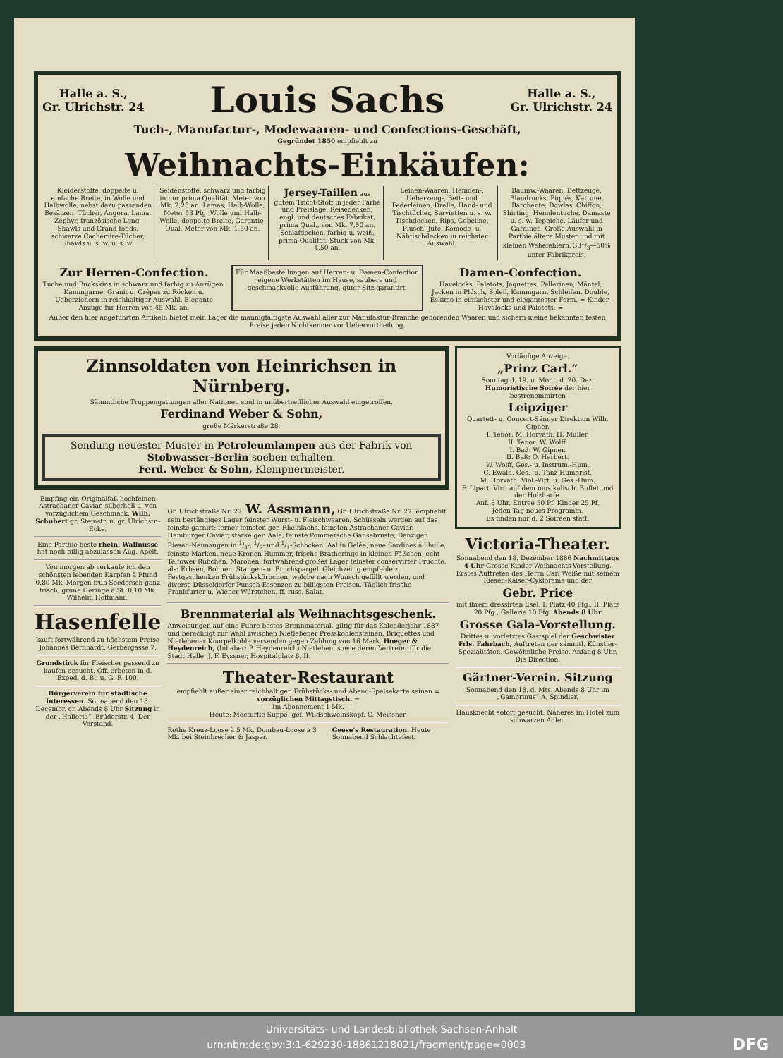Halle a. S.,
Gr. Ulrichstr. 24
Louis Sachs
Halle a. S.,
Gr. Ulrichstr. 24
Tuch-, Manufactur-, Modewaaren- und Confections-Geschäft,
Gegründet 1850 empfiehlt zu
Weihnachts-Einkäufen:
Kleiderstoffe, doppelte u. einfache Breite, in Wolle und Halbwolle, nebst dazu passenden Besätzen. Tücher, Angora, Lama, Zephyr, französische Long-Shawls und Grand fonds, schwarze Cachemire-Tücher, Shawls u. s. w. u. s. w.
Seidenstoffe, schwarz und farbig in nur prima Qualität, Meter von Mk. 2,25 an. Lamas, Halb-Wolle, Meter 53 Pfg. Wolle und Halb-Wolle, doppelte Breite, Garantie-Qual. Meter von Mk. 1,50 an.
Jersey-Taillen aus gutem Tricot-Stoff in jeder Farbe und Preislage. Reisedecken, engl. und deutsches Fabrikat, prima Qual., von Mk. 7,50 an. Schlafdecken, farbig u. weiß, prima Qualität. Stück von Mk. 4,50 an.
Leinen-Waaren, Hemden-, Ueberzeug-, Bett- und Federleinen, Drelle, Hand- und Tischtücher, Servietten u. s. w. Tischdecken, Rips, Gobeline, Plüsch, Jute, Komode- u. Nähtischdecken in reichster Auswahl.
Baumw.-Waaren, Bettzeuge, Blaudrucks, Piqués, Kattune, Barchente, Dowlas, Chiffon, Shirting, Hemdentuche, Damaste u. s. w. Teppiche, Läufer und Gardinen. Große Auswahl in Parthie ältere Muster und mit kleinen Webefehlern, 331/3—50% unter Fabrikpreis.
Zur Herren-Confection.
Tuche und Buckskins in schwarz und farbig zu Anzügen, Kammgarne, Granit u. Crêpes zu Röcken u. Ueberziehern in reichhaltiger Auswahl. Elegante Anzüge für Herren von 45 Mk. an.
Für Maaßbestellungen auf Herren- u. Damen-Confection eigene Werkstätten im Hause, saubere und geschmackvolle Ausführung, guter Sitz garantirt.
Damen-Confection.
Havelocks, Paletots, Jaquettes, Pellerinen, Mäntel, Jacken in Plüsch, Soleil, Kammgarn, Schleifen. Double, Eskimo in einfachster und elegantester Form. = Kinder-Havalocks und Paletots. =
Außer den hier angeführten Artikeln bietet mein Lager die mannigfaltigste Auswahl aller zur Manufaktur-Branche gehörenden Waaren und sichern meine bekannten festen Preise jeden Nichtkenner vor Uebervortheilung.
Zinnsoldaten von Heinrichsen in Nürnberg.
Sämmtliche Truppengattungen aller Nationen sind in unübertrefflicher Auswahl eingetroffen.
Ferdinand Weber & Sohn,
große Märkerstraße 28.
Sendung neuester Muster in Petroleumlampen aus der Fabrik von Stobwasser-Berlin soeben erhalten.
Ferd. Weber & Sohn, Klempnermeister.
Empfing ein Originalfaß hochfeinen Astrachaner Caviar, silberhell u. von vorzüglichem Geschmack. Wilh. Schubert gr. Steinstr. u. gr. Ulrichstr.-Ecke.
Eine Parthie beste rhein. Wallnüsse hat noch billig abzulassen Aug. Apelt.
Von morgen ab verkaufe ich den schönsten lebenden Karpfen à Pfund 0,80 Mk. Morgen früh Seedorsch ganz frisch, grüne Heringe à St. 0,10 Mk. Wilhelm Hoffmann.
Hasenfelle
kauft fortwährend zu höchstem Preise Johannes Bernhardt, Gerbergasse 7.
Grundstück für Fleischer passend zu kaufen gesucht. Off. erbeten in d. Exped. d. Bl. u. G. F. 100.
Bürgerverein für städtische Interessen. Sonnabend den 18. Decembr. cr. Abends 8 Uhr Sitzung in der „Halloria“, Brüderstr. 4. Der Vorstand.
Gr. Ulrichstraße Nr. 27. W. Assmann, Gr. Ulrichstraße Nr. 27. empfiehlt
sein beständiges Lager feinster Wurst- u. Fleischwaaren, Schüsseln werden auf das feinste garnirt; ferner feinsten ger. Rheinlachs, feinsten Astrachaner Caviar, Hamburger Caviar, starke ger. Aale, feinste Pommersche Gänsebrüste, Danziger Riesen-Neunaugen in 1/4-, 1/2- und 1/1-Schocken, Aal in Gelée, neue Sardines à l'huile, feinste Marken, neue Kronen-Hummer, frische Bratheringe in kleinen Fäßchen, echt Teltower Rübchen, Maronen, fortwährend großes Lager feinster conservirter Früchte, als: Erbsen, Bohnen, Stangen- u. Bruchspargel. Gleichzeitig empfehle zu Festgeschenken Frühstückskörbchen, welche nach Wunsch gefüllt werden, und diverse Düsseldorfer Punsch-Essenzen zu billigsten Preisen. Täglich frische Frankfurter u. Wiener Würstchen, ff. russ. Salat.
Brennmaterial als Weihnachtsgeschenk.
Anweisungen auf eine Fuhre bestes Brennmaterial, giltig für das Kalenderjahr 1887 und berechtigt zur Wahl zwischen Nietlebener Presskohlensteinen, Briquettes und Nietlebener Knorpelkohle versenden gegen Zahlung von 16 Mark. Hoeger & Heydenreich, (Inhaber: P. Heydenreich) Nietleben, sowie deren Vertreter für die Stadt Halle: J. F. Eyssner, Hospitalplatz 8, II.
Theater-Restaurant
empfiehlt außer einer reichhaltigen Frühstücks- und Abend-Speisekarte seinen = vorzüglichen Mittagstisch. =
— Im Abonnement 1 Mk. —
Heute: Mocturtle-Suppe, gef. Wildschweinskopf. C. Meissner.
Rothe Kreuz-Loose à 5 Mk. Dombau-Loose à 3 Mk. bei Steinbrecher & Jasper.
Geese's Restauration. Heute Sonnabend Schlachtefest.
Vorläufige Anzeige.
„Prinz Carl.“
Sonntag d. 19. u. Mont. d. 20. Dez. Humoristische Soirée der hier bestrenommirten
Leipziger
Quartett- u. Concert-Sänger Direktion Wilh. Gipner.
I. Tenor: M. Horváth, H. Müller.
II. Tenor: W. Wolff.
I. Baß: W. Gipner.
II. Baß: O. Herbert.
W. Wolff, Ges.- u. Instrum.-Hum.
C. Ewald, Ges.- u. Tanz-Humorist.
M. Horváth, Viol.-Virt. u. Ges.-Hum.
F. Lipart, Virt. auf dem musikalisch. Buffet und der Holzharfe.
Anf. 8 Uhr. Entree 50 Pf. Kinder 25 Pf.
Jeden Tag neues Programm.
Es finden nur d. 2 Soiréen statt.
Victoria-Theater.
Sonnabend den 18. Dezember 1886 Nachmittags 4 Uhr Grosse Kinder-Weihnachts-Vorstellung. Erstes Auftreten des Herrn Carl Weiße mit seinem Riesen-Kaiser-Cyklorama und der
Gebr. Price
mit ihrem dressirten Esel. I. Platz 40 Pfg., II. Platz 20 Pfg., Gallerie 10 Pfg. Abends 8 Uhr
Grosse Gala-Vorstellung.
Drittes u. vorletztes Gastspiel der Geschwister Frls. Fahrbach, Auftreten der sämmtl. Künstler-Spezialitäten. Gewöhnliche Preise. Anfang 8 Uhr. Die Direction.
Gärtner-Verein. Sitzung
Sonnabend den 18. d. Mts. Abends 8 Uhr im „Gambrinus“ A. Spindler.
Hausknecht sofort gesucht. Näheres im Hotel zum schwarzen Adler.
Universitäts- und Landesbibliothek Sachsen-Anhalt
urn:nbn:de:gbv:3:1-629230-18861218021/fragment/page=0003 DFG